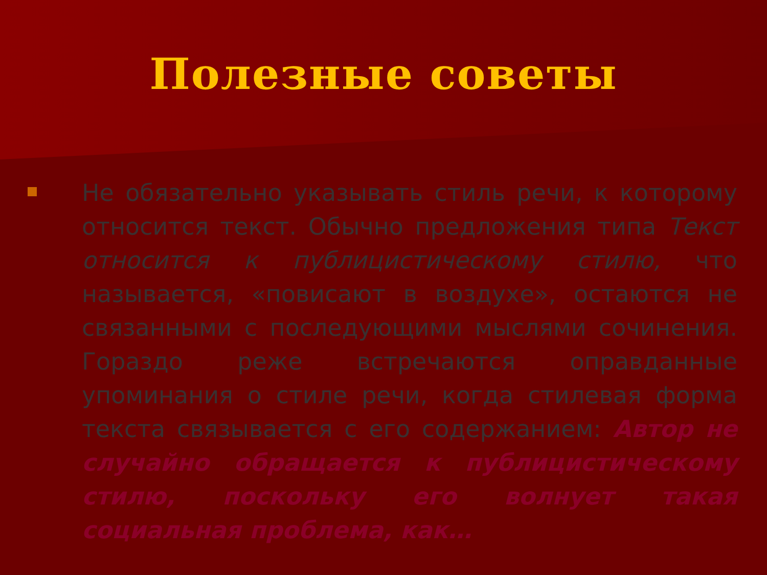Полезные советы
Не обязательно указывать стиль речи, к которому относится текст. Обычно предложения типа Текст относится к публицистическому стилю, что называется, «повисают в воздухе», остаются не связанными с последующими мыслями сочинения. Гораздо реже встречаются оправданные упоминания о стиле речи, когда стилевая форма текста связывается с его содержанием: Автор не случайно обращается к публицистическому стилю, поскольку его волнует такая социальная проблема, как…